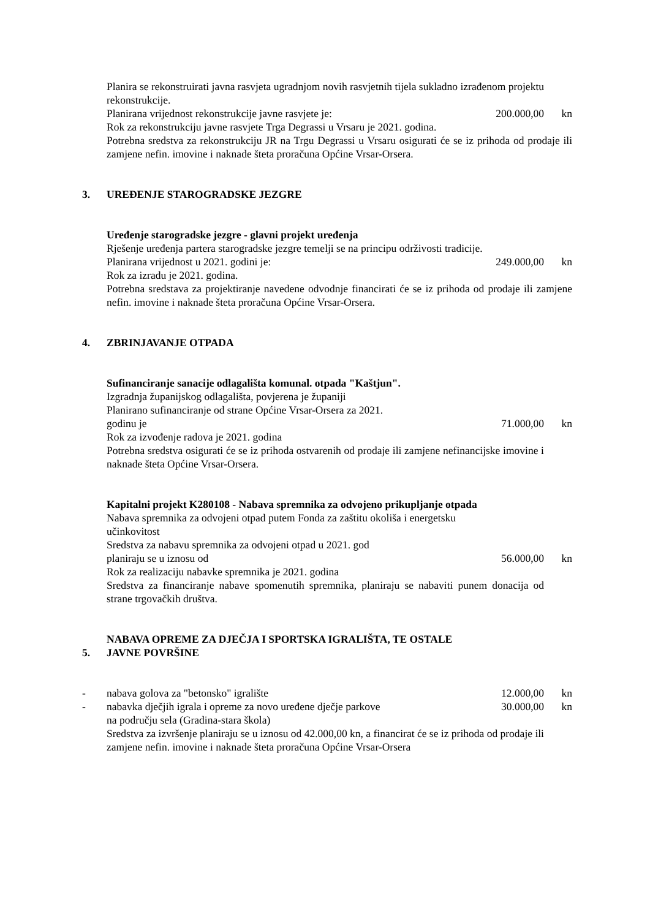Planira se rekonstruirati javna rasvjeta ugradnjom novih rasvjetnih tijela sukladno izrađenom projektu rekonstrukcije.
Planirana vrijednost rekonstrukcije javne rasvjete je: 200.000,00 kn
Rok za rekonstrukciju javne rasvjete Trga Degrassi u Vrsaru je 2021. godina.
Potrebna sredstva za rekonstrukciju JR na Trgu Degrassi u Vrsaru osigurati će se iz prihoda od prodaje ili zamjene nefin. imovine i naknade šteta proračuna Općine Vrsar-Orsera.
3. UREĐENJE STAROGRADSKE JEZGRE
Uređenje starogradske jezgre - glavni projekt uređenja
Rješenje uređenja partera starogradske jezgre temelji se na principu održivosti tradicije.
Planirana vrijednost u 2021. godini je: 249.000,00 kn
Rok za izradu je 2021. godina.
Potrebna sredstava za projektiranje navedene odvodnje financirati će se iz prihoda od prodaje ili zamjene nefin. imovine i naknade šteta proračuna Općine Vrsar-Orsera.
4. ZBRINJAVANJE OTPADA
Sufinanciranje sanacije odlagališta komunal. otpada "Kaštjun".
Izgradnja županijskog odlagališta, povjerena je županiji
Planirano sufinanciranje od strane Općine Vrsar-Orsera za 2021.
godinu je 71.000,00 kn
Rok za izvođenje radova je 2021. godina
Potrebna sredstva osigurati će se iz prihoda ostvarenih od prodaje ili zamjene nefinancijske imovine i naknade šteta Općine Vrsar-Orsera.
Kapitalni projekt K280108 - Nabava spremnika za odvojeno prikupljanje otpada
Nabava spremnika za odvojeni otpad putem Fonda za zaštitu okoliša i energetsku učinkovitost
Sredstva za nabavu spremnika za odvojeni otpad u 2021. god
planiraju se u iznosu od 56.000,00 kn
Rok za realizaciju nabavke spremnika je 2021. godina
Sredstva za financiranje nabave spomenutih spremnika, planiraju se nabaviti punem donacija od strane trgovačkih društva.
5. NABAVA OPREME ZA DJEČJA I SPORTSKA IGRALIŠTA, TE OSTALE
JAVNE POVRŠINE
- nabava golova za "betonsko" igralište 12.000,00 kn
- nabavka dječjih igrala i opreme za novo uređene dječje parkove
na području sela (Gradina-stara škola) 30.000,00 kn
Sredstva za izvršenje planiraju se u iznosu od 42.000,00 kn, a financirat će se iz prihoda od prodaje ili zamjene nefin. imovine i naknade šteta proračuna Općine Vrsar-Orsera